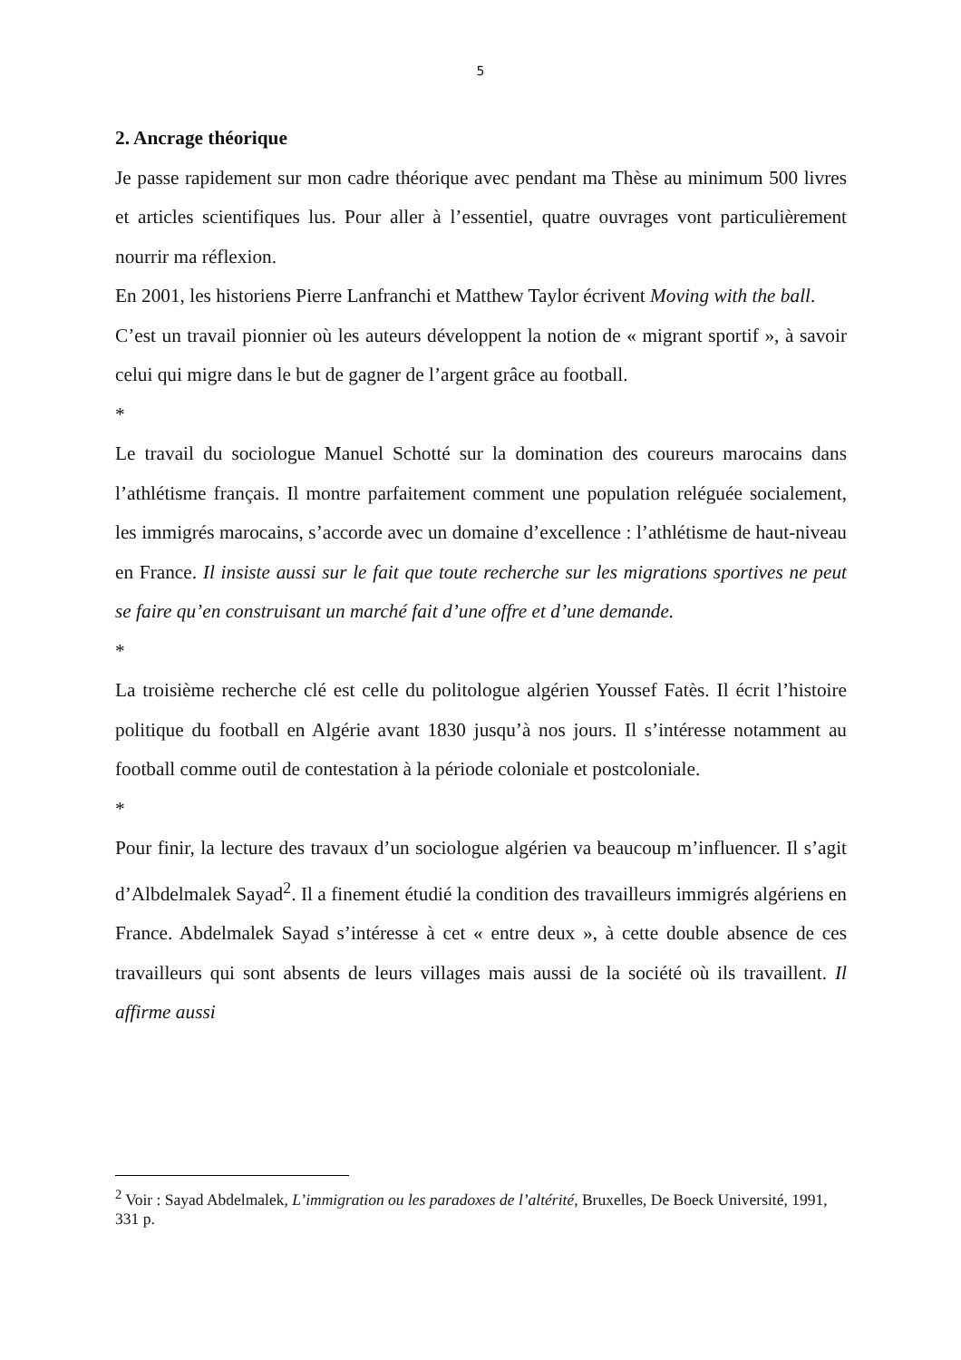5
2. Ancrage théorique
Je passe rapidement sur mon cadre théorique avec pendant ma Thèse au minimum 500 livres et articles scientifiques lus. Pour aller à l’essentiel, quatre ouvrages vont particulièrement nourrir ma réflexion.
En 2001, les historiens Pierre Lanfranchi et Matthew Taylor écrivent Moving with the ball.
C’est un travail pionnier où les auteurs développent la notion de « migrant sportif », à savoir celui qui migre dans le but de gagner de l’argent grâce au football.
*
Le travail du sociologue Manuel Schotté sur la domination des coureurs marocains dans l’athlétisme français. Il montre parfaitement comment une population reléguée socialement, les immigrés marocains, s’accorde avec un domaine d’excellence : l’athlétisme de haut-niveau en France. Il insiste aussi sur le fait que toute recherche sur les migrations sportives ne peut se faire qu’en construisant un marché fait d’une offre et d’une demande.
*
La troisième recherche clé est celle du politologue algérien Youssef Fatès. Il écrit l’histoire politique du football en Algérie avant 1830 jusqu’à nos jours. Il s’intéresse notamment au football comme outil de contestation à la période coloniale et postcoloniale.
*
Pour finir, la lecture des travaux d’un sociologue algérien va beaucoup m’influencer. Il s’agit d’Albdelmalek Sayad<sup>2</sup>. Il a finement étudié la condition des travailleurs immigrés algériens en France. Abdelmalek Sayad s’intéresse à cet « entre deux », à cette double absence de ces travailleurs qui sont absents de leurs villages mais aussi de la société où ils travaillent. Il affirme aussi
<sup>2</sup> Voir : Sayad Abdelmalek, L’immigration ou les paradoxes de l’altérité, Bruxelles, De Boeck Université, 1991, 331 p.